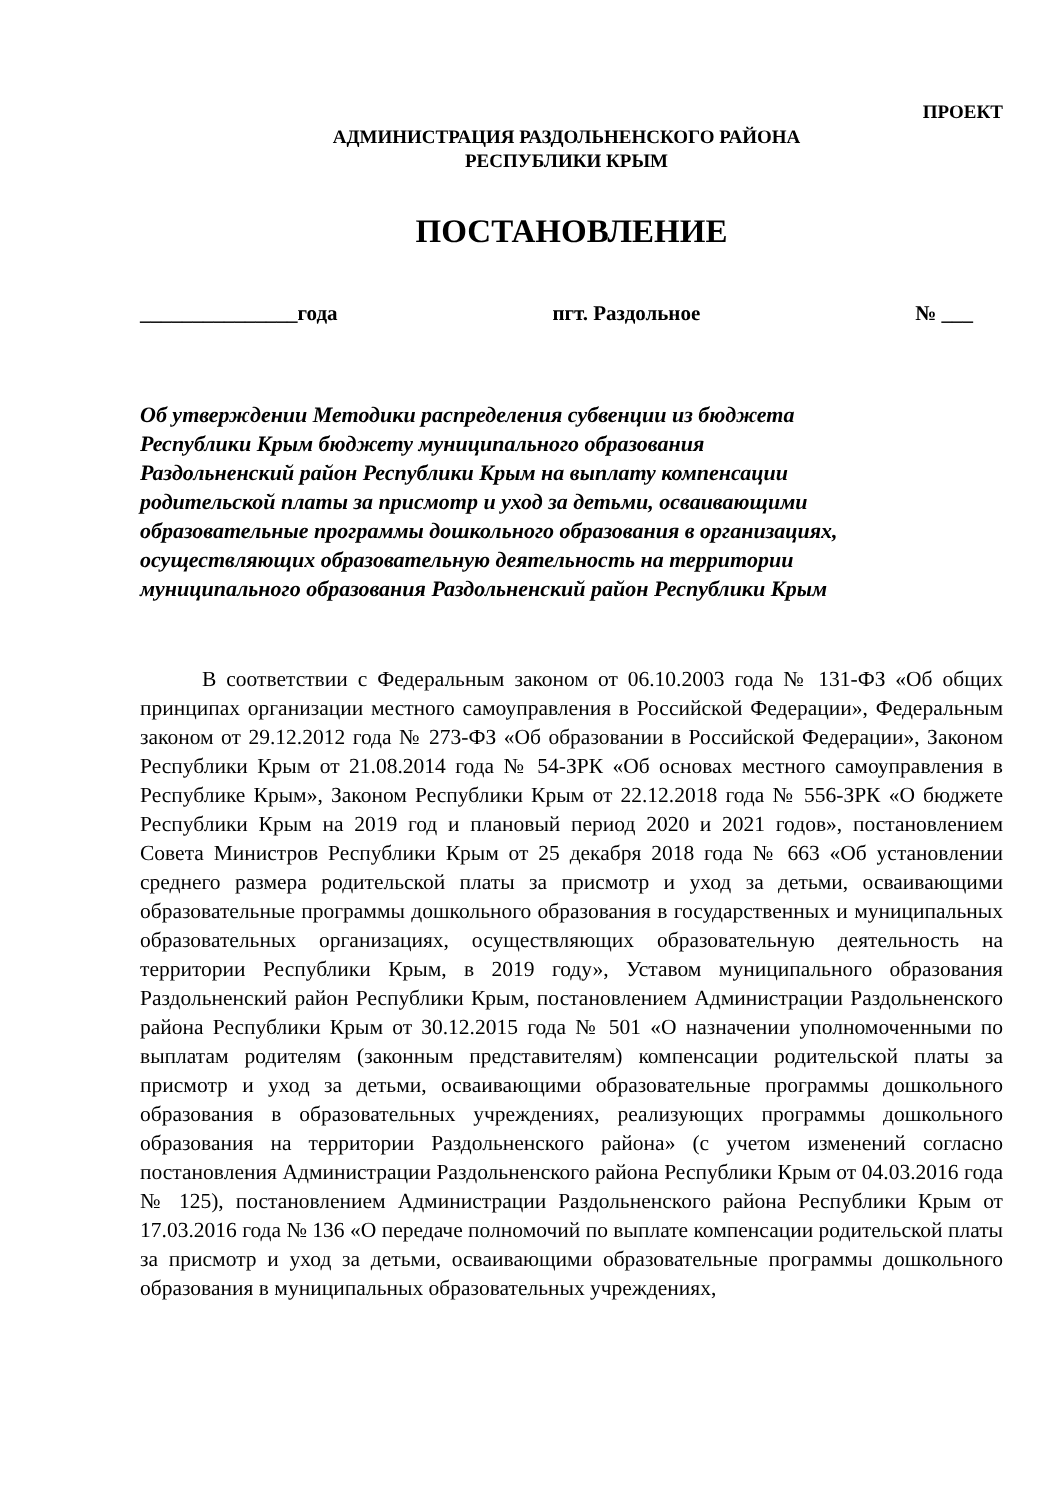ПРОЕКТ
АДМИНИСТРАЦИЯ РАЗДОЛЬНЕНСКОГО РАЙОНА
РЕСПУБЛИКИ КРЫМ
ПОСТАНОВЛЕНИЕ
_______________года пгт. Раздольное № ___
Об утверждении Методики распределения субвенции из бюджета
Республики Крым бюджету муниципального образования
Раздольненский район Республики Крым на выплату компенсации
родительской платы за присмотр и уход за детьми, осваивающими
образовательные программы дошкольного образования в организациях,
осуществляющих образовательную деятельность на территории
муниципального образования Раздольненский район Республики Крым
В соответствии с Федеральным законом от 06.10.2003 года № 131-ФЗ «Об общих принципах организации местного самоуправления в Российской Федерации», Федеральным законом от 29.12.2012 года № 273-ФЗ «Об образовании в Российской Федерации», Законом Республики Крым от 21.08.2014 года № 54-ЗРК «Об основах местного самоуправления в Республике Крым», Законом Республики Крым от 22.12.2018 года № 556-ЗРК «О бюджете Республики Крым на 2019 год и плановый период 2020 и 2021 годов», постановлением Совета Министров Республики Крым от 25 декабря 2018 года № 663 «Об установлении среднего размера родительской платы за присмотр и уход за детьми, осваивающими образовательные программы дошкольного образования в государственных и муниципальных образовательных организациях, осуществляющих образовательную деятельность на территории Республики Крым, в 2019 году», Уставом муниципального образования Раздольненский район Республики Крым, постановлением Администрации Раздольненского района Республики Крым от 30.12.2015 года № 501 «О назначении уполномоченными по выплатам родителям (законным представителям) компенсации родительской платы за присмотр и уход за детьми, осваивающими образовательные программы дошкольного образования в образовательных учреждениях, реализующих программы дошкольного образования на территории Раздольненского района» (с учетом изменений согласно постановления Администрации Раздольненского района Республики Крым от 04.03.2016 года № 125), постановлением Администрации Раздольненского района Республики Крым от 17.03.2016 года № 136 «О передаче полномочий по выплате компенсации родительской платы за присмотр и уход за детьми, осваивающими образовательные программы дошкольного образования в муниципальных образовательных учреждениях,